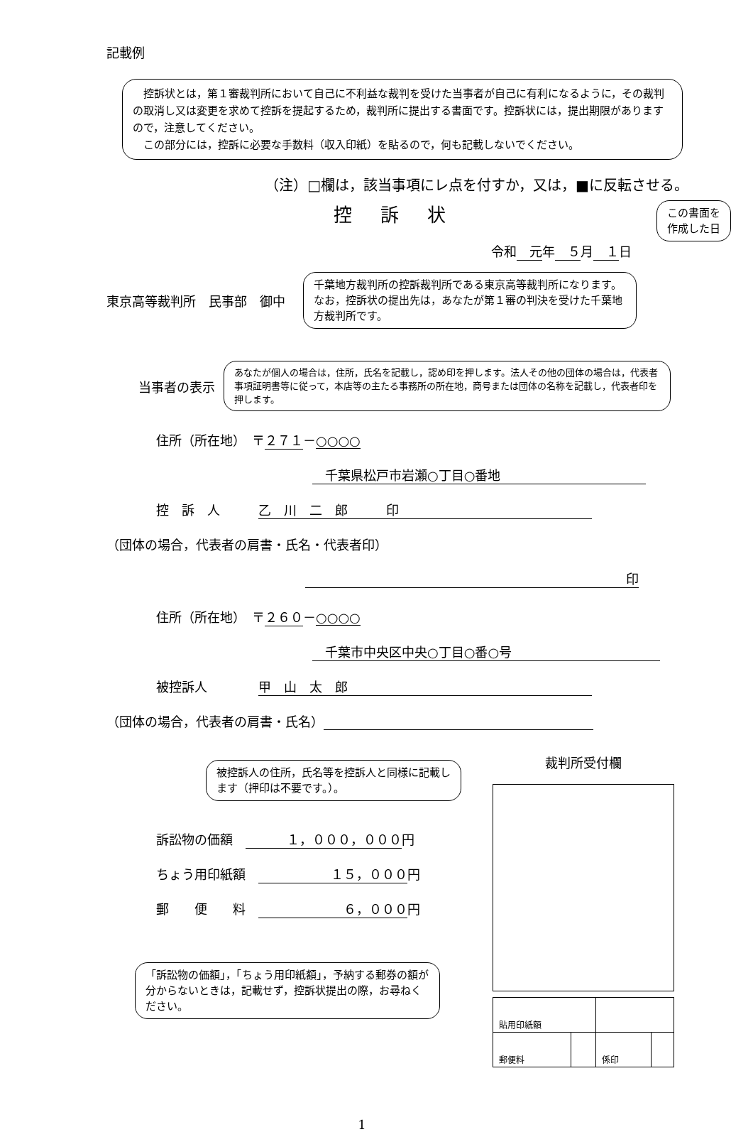記載例
　控訴状とは，第１審裁判所において自己に不利益な裁判を受けた当事者が自己に有利になるように，その裁判の取消し又は変更を求めて控訴を提起するため，裁判所に提出する書面です。控訴状には，提出期限がありますので，注意してください。
　この部分には，控訴に必要な手数料（収入印紙）を貼るので，何も記載しないでください。
（注）□欄は，該当事項にレ点を付すか，又は，■に反転させる。
控訴状
この書面を
作成した日
令和　元年　５月　１日
東京高等裁判所　民事部　御中
千葉地方裁判所の控訴裁判所である東京高等裁判所になります。なお，控訴状の提出先は，あなたが第１審の判決を受けた千葉地方裁判所です。
当事者の表示
あなたが個人の場合は，住所，氏名を記載し，認め印を押します。法人その他の団体の場合は，代表者事項証明書等に従って，本店等の主たる事務所の所在地，商号または団体の名称を記載し，代表者印を押します。
住所（所在地）　〒２７１－○○○○
　千葉県松戸市岩瀬○丁目○番地
控　訴　人　　　乙　川　二　郎　　　印
（団体の場合，代表者の肩書・氏名・代表者印）
印
住所（所在地）　〒２６０－○○○○
　千葉市中央区中央○丁目○番○号
被控訴人　　　　甲　山　太　郎
（団体の場合，代表者の肩書・氏名）
被控訴人の住所，氏名等を控訴人と同様に記載します（押印は不要です。）。
訴訟物の価額　１，０００，０００ 円
ちょう用印紙額　１５，０００ 円
郵　　便　　料　６，０００ 円
「訴訟物の価額」，「ちょう用印紙額」，予納する郵券の額が分からないときは，記載せず，控訴状提出の際，お尋ねください。
裁判所受付欄
| 貼用印紙額 | | | |
| 郵便料 | | 係印 | |
1